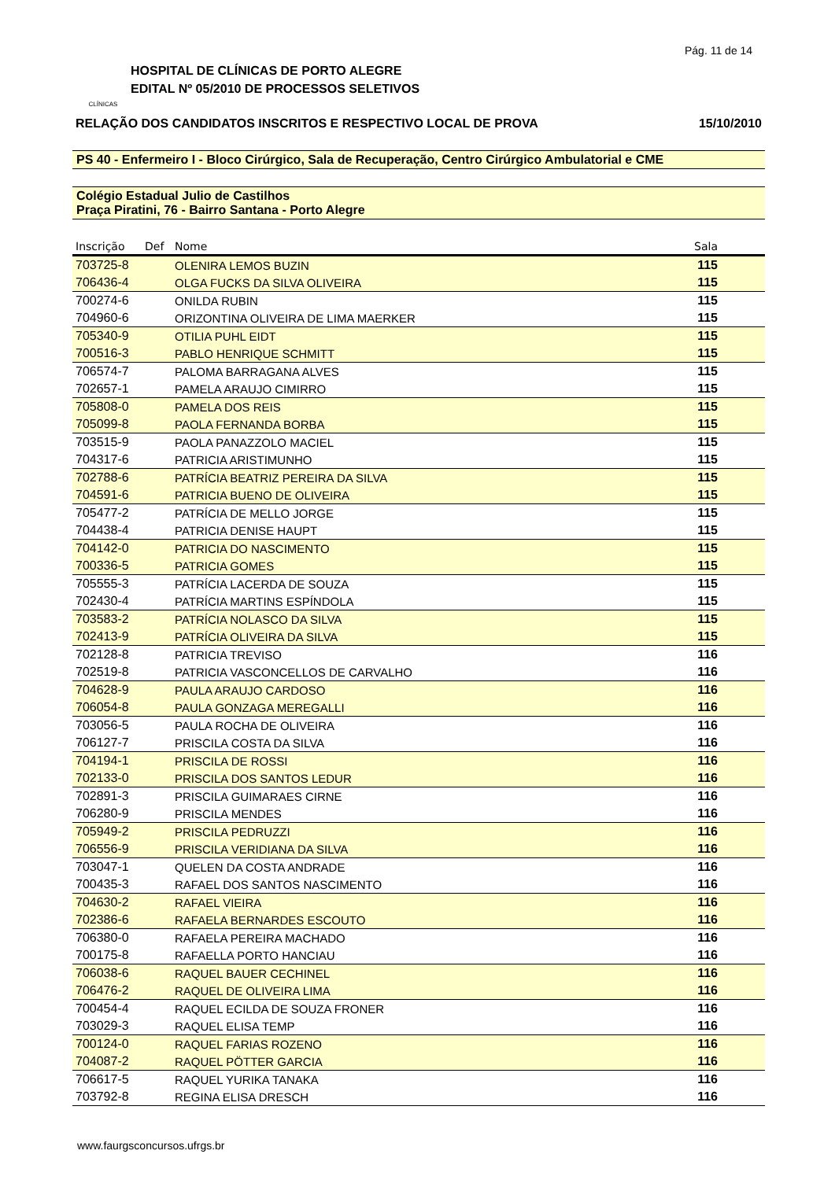Pág. 11 de 14
CLÍNICAS
HOSPITAL DE CLÍNICAS DE PORTO ALEGRE
EDITAL Nº 05/2010 DE PROCESSOS SELETIVOS
RELAÇÃO DOS CANDIDATOS INSCRITOS E RESPECTIVO LOCAL DE PROVA 15/10/2010
PS 40 - Enfermeiro I - Bloco Cirúrgico, Sala de Recuperação, Centro Cirúrgico Ambulatorial e CME
Colégio Estadual Julio de Castilhos
Praça Piratini, 76 - Bairro Santana - Porto Alegre
| Inscrição | Def | Nome | Sala |
| --- | --- | --- | --- |
| 703725-8 | | OLENIRA LEMOS BUZIN | 115 |
| 706436-4 | | OLGA FUCKS DA SILVA OLIVEIRA | 115 |
| 700274-6 | | ONILDA RUBIN | 115 |
| 704960-6 | | ORIZONTINA OLIVEIRA DE LIMA MAERKER | 115 |
| 705340-9 | | OTILIA PUHL EIDT | 115 |
| 700516-3 | | PABLO HENRIQUE SCHMITT | 115 |
| 706574-7 | | PALOMA BARRAGANA ALVES | 115 |
| 702657-1 | | PAMELA ARAUJO CIMIRRO | 115 |
| 705808-0 | | PAMELA DOS REIS | 115 |
| 705099-8 | | PAOLA FERNANDA BORBA | 115 |
| 703515-9 | | PAOLA PANAZZOLO MACIEL | 115 |
| 704317-6 | | PATRICIA ARISTIMUNHO | 115 |
| 702788-6 | | PATRÍCIA BEATRIZ PEREIRA DA SILVA | 115 |
| 704591-6 | | PATRICIA BUENO DE OLIVEIRA | 115 |
| 705477-2 | | PATRÍCIA DE MELLO JORGE | 115 |
| 704438-4 | | PATRICIA DENISE HAUPT | 115 |
| 704142-0 | | PATRICIA DO NASCIMENTO | 115 |
| 700336-5 | | PATRICIA GOMES | 115 |
| 705555-3 | | PATRÍCIA LACERDA DE SOUZA | 115 |
| 702430-4 | | PATRÍCIA MARTINS ESPÍNDOLA | 115 |
| 703583-2 | | PATRÍCIA NOLASCO DA SILVA | 115 |
| 702413-9 | | PATRÍCIA OLIVEIRA DA SILVA | 115 |
| 702128-8 | | PATRICIA TREVISO | 116 |
| 702519-8 | | PATRICIA VASCONCELLOS DE CARVALHO | 116 |
| 704628-9 | | PAULA ARAUJO CARDOSO | 116 |
| 706054-8 | | PAULA GONZAGA MEREGALLI | 116 |
| 703056-5 | | PAULA ROCHA DE OLIVEIRA | 116 |
| 706127-7 | | PRISCILA COSTA DA SILVA | 116 |
| 704194-1 | | PRISCILA DE ROSSI | 116 |
| 702133-0 | | PRISCILA DOS SANTOS LEDUR | 116 |
| 702891-3 | | PRISCILA GUIMARAES CIRNE | 116 |
| 706280-9 | | PRISCILA MENDES | 116 |
| 705949-2 | | PRISCILA PEDRUZZI | 116 |
| 706556-9 | | PRISCILA VERIDIANA DA SILVA | 116 |
| 703047-1 | | QUELEN DA COSTA ANDRADE | 116 |
| 700435-3 | | RAFAEL DOS SANTOS NASCIMENTO | 116 |
| 704630-2 | | RAFAEL VIEIRA | 116 |
| 702386-6 | | RAFAELA BERNARDES ESCOUTO | 116 |
| 706380-0 | | RAFAELA PEREIRA MACHADO | 116 |
| 700175-8 | | RAFAELLA PORTO HANCIAU | 116 |
| 706038-6 | | RAQUEL BAUER CECHINEL | 116 |
| 706476-2 | | RAQUEL DE OLIVEIRA LIMA | 116 |
| 700454-4 | | RAQUEL ECILDA DE SOUZA FRONER | 116 |
| 703029-3 | | RAQUEL ELISA TEMP | 116 |
| 700124-0 | | RAQUEL FARIAS ROZENO | 116 |
| 704087-2 | | RAQUEL PÖTTER GARCIA | 116 |
| 706617-5 | | RAQUEL YURIKA TANAKA | 116 |
| 703792-8 | | REGINA ELISA DRESCH | 116 |
www.faurgsconcursos.ufrgs.br